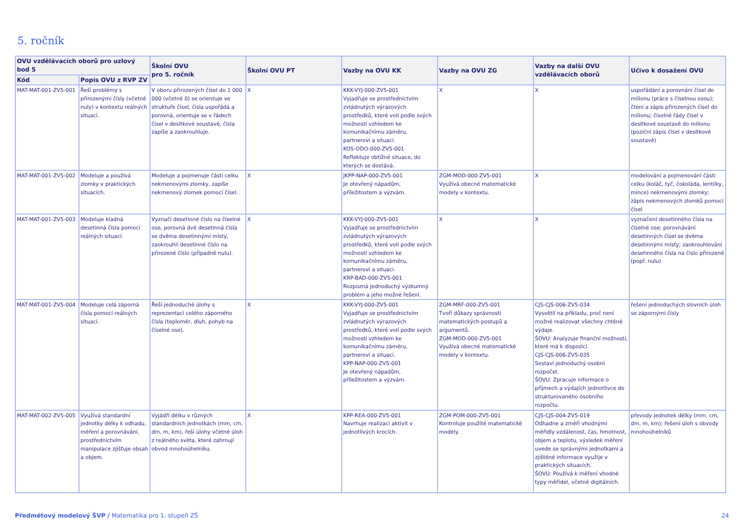5. ročník
| OVU vzdělávacích oborů pro uzlový bod 5 | | Školní OVU pro 5. ročník | Školní OVU PT | Vazby na OVU KK | Vazby na OVU ZG | Vazby na další OVU vzdělávacích oborů | Učivo k dosažení OVU |
| --- | --- | --- | --- | --- | --- | --- | --- |
| Kód | Popis OVU z RVP ZV | | | | | | |
| MAT-MAT-001-ZV5-001 | Řeší problémy s přirozenými čísly (včetně nuly) v kontextu reálných situací. | V oboru přirozených čísel do 1 000 000 (včetně 0) se orientuje ve struktuře čísel, čísla uspořádá a porovná, orientuje se v řádech čísel v desítkové soustavě, čísla zapíše a zaokrouhluje. | X | KKK-VYJ-000-ZV5-001 Vyjadřuje se prostřednictvím zvládnutých výrazových prostředků, které volí podle svých možností vzhledem ke komunikačnímu záměru, partnerovi a situaci. KOS-ODO-000-ZV5-001 Reflektuje obtížné situace, do kterých se dostává. | X | X | uspořádání a porovnání čísel do milionu (práce s číselnou osou); čtení a zápis přirozených čísel do milionu; číselné řády čísel v desítkové soustavě do milionu (poziční zápis čísel v desítkové soustavě) |
| MAT-MAT-001-ZV5-002 | Modeluje a používá zlomky v praktických situacích. | Modeluje a pojmenuje části celku nekmenovými zlomky, zapíše nekmenový zlomek pomocí čísel. | X | JKPP-NAP-000-ZV5-001 Je otevřený nápadům, příležitostem a výzvám. | ZGM-MOD-000-ZV5-001 Využívá obecné matematické modely v kontextu. | X | modelování a pojmenování části celku (koláč, tyč, čokoláda, lentilky, mince) nekmenovými zlomky; zápis nekmenových zlomků pomocí čísel |
| MAT-MAT-001-ZV5-003 | Modeluje kladná desetinná čísla pomocí reálných situací. | Vyznačí desetinné číslo na číselné ose, porovná dvě desetinná čísla se dvěma desetinnými místy, zaokrouhlí desetinné číslo na přirozené číslo (případně nulu). | X | KKK-VYJ-000-ZV5-001 Vyjadřuje se prostřednictvím zvládnutých výrazových prostředků, které volí podle svých možností vzhledem ke komunikačnímu záměru, partnerovi a situaci. KRP-BAD-000-ZV5-001 Rozpozná jednoduchý výzkumný problém a jeho možné řešení. | X | X | vyznačení desetinného čísla na číselné ose; porovnávání desetinných čísel se dvěma desetinnými místy; zaokrouhlování desetinného čísla na číslo přirozené (popř. nulu) |
| MAT-MAT-001-ZV5-004 | Modeluje celá záporná čísla pomocí reálných situací. | Řeší jednoduché úlohy s reprezentací celého záporného čísla (teploměr, dluh, pohyb na číselné ose). | X | KKK-VYJ-000-ZV5-001 Vyjadřuje se prostřednictvím zvládnutých výrazových prostředků, které volí podle svých možností vzhledem ke komunikačnímu záměru, partnerovi a situaci. KPP-NAP-000-ZV5-001 Je otevřený nápadům, příležitostem a výzvám. | ZGM-MRF-000-ZV5-001 Tvoří důkazy správnosti matematických postupů a argumentů. ZGM-MOD-000-ZV5-001 Využívá obecné matematické modely v kontextu. | CJS-CJS-006-ZV5-034 Vysvětlí na příkladu, proč není možné realizovat všechny chtěné výdaje. ŠOVU: Analyzuje finanční možnosti, které má k dispozici. CJS-CJS-006-ZV5-035 Sestaví jednoduchý osobní rozpočet. ŠOVU: Zpracuje informace o příjmech a výdajích jednotlivce do strukturovaného osobního rozpočtu. | řešení jednoduchých slovních úloh se zápornými čísly |
| MAT-MAT-002-ZV5-005 | Využívá standardní jednotky délky k odhadu, měření a porovnávání, prostřednictvím manipulace zjišťuje obsah a objem. | Vyjádří délku v různých standardních jednotkách (mm, cm, dm, m, km), řeší úlohy včetně úloh z reálného světa, které zahrnují obvod mnohoúhelníku. | X | KPP-REA-000-ZV5-001 Navrhuje realizaci aktivit v jednotlivých krocích. | ZGM-POM-000-ZV5-001 Kontroluje použité matematické modely. | CJS-CJS-004-ZV5-019 Odhadne a změří vhodnými měřidly vzdálenost, čas, hmotnost, objem a teplotu, výsledek měření uvede se správnými jednotkami a zjištěné informace využije v praktických situacích. ŠOVU: Používá k měření vhodné typy měřidel, včetně digitálních. | převody jednotek délky (mm, cm, dm, m, km); řešení úloh s obvody mnohoúhelníků |
Předmětový modelový ŠVP / Matematika pro 1. stupeň ZŠ
24